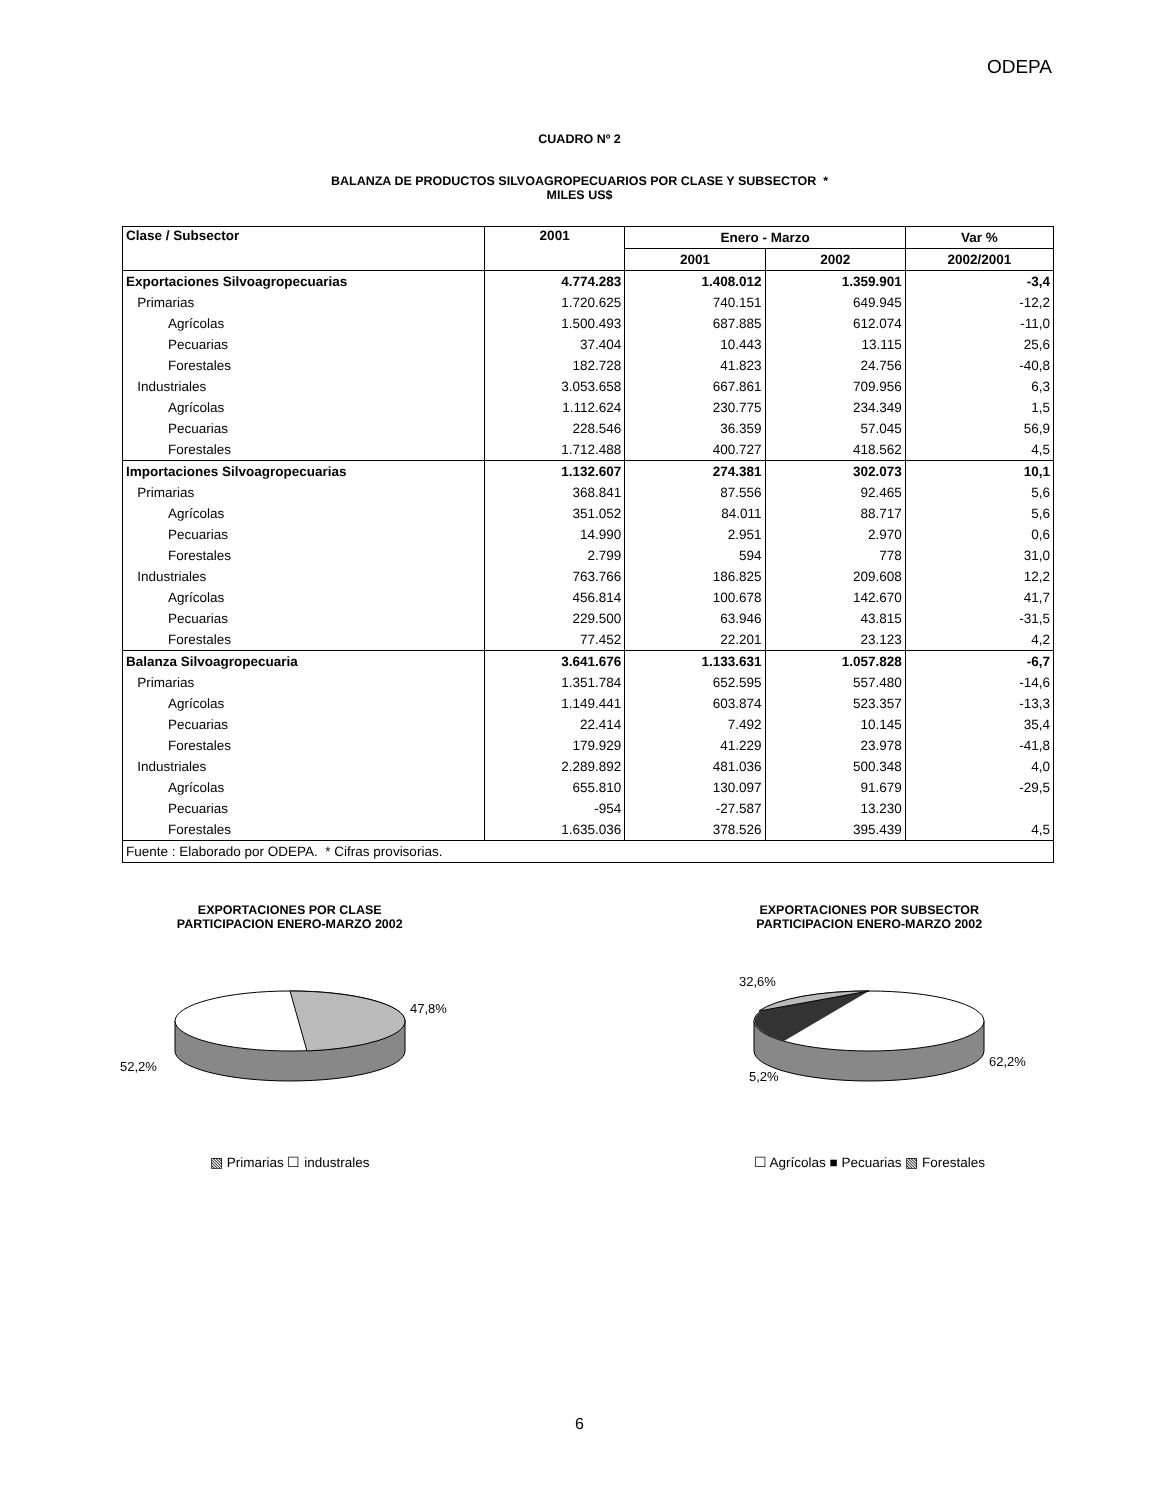ODEPA
CUADRO Nº 2
BALANZA DE PRODUCTOS SILVOAGROPECUARIOS POR CLASE Y SUBSECTOR *
MILES US$
| Clase / Subsector | 2001 | Enero - Marzo | | Var % |
| --- | --- | --- | --- | --- |
| | | 2001 | 2002 | 2002/2001 |
| Exportaciones Silvoagropecuarias | 4.774.283 | 1.408.012 | 1.359.901 | -3,4 |
| Primarias | 1.720.625 | 740.151 | 649.945 | -12,2 |
| Agrícolas | 1.500.493 | 687.885 | 612.074 | -11,0 |
| Pecuarias | 37.404 | 10.443 | 13.115 | 25,6 |
| Forestales | 182.728 | 41.823 | 24.756 | -40,8 |
| Industriales | 3.053.658 | 667.861 | 709.956 | 6,3 |
| Agrícolas | 1.112.624 | 230.775 | 234.349 | 1,5 |
| Pecuarias | 228.546 | 36.359 | 57.045 | 56,9 |
| Forestales | 1.712.488 | 400.727 | 418.562 | 4,5 |
| Importaciones Silvoagropecuarias | 1.132.607 | 274.381 | 302.073 | 10,1 |
| Primarias | 368.841 | 87.556 | 92.465 | 5,6 |
| Agrícolas | 351.052 | 84.011 | 88.717 | 5,6 |
| Pecuarias | 14.990 | 2.951 | 2.970 | 0,6 |
| Forestales | 2.799 | 594 | 778 | 31,0 |
| Industriales | 763.766 | 186.825 | 209.608 | 12,2 |
| Agrícolas | 456.814 | 100.678 | 142.670 | 41,7 |
| Pecuarias | 229.500 | 63.946 | 43.815 | -31,5 |
| Forestales | 77.452 | 22.201 | 23.123 | 4,2 |
| Balanza Silvoagropecuaria | 3.641.676 | 1.133.631 | 1.057.828 | -6,7 |
| Primarias | 1.351.784 | 652.595 | 557.480 | -14,6 |
| Agrícolas | 1.149.441 | 603.874 | 523.357 | -13,3 |
| Pecuarias | 22.414 | 7.492 | 10.145 | 35,4 |
| Forestales | 179.929 | 41.229 | 23.978 | -41,8 |
| Industriales | 2.289.892 | 481.036 | 500.348 | 4,0 |
| Agrícolas | 655.810 | 130.097 | 91.679 | -29,5 |
| Pecuarias | -954 | -27.587 | 13.230 | |
| Forestales | 1.635.036 | 378.526 | 395.439 | 4,5 |
| Fuente : Elaborado por ODEPA. * Cifras provisorias. | | | | |
EXPORTACIONES POR CLASE
PARTICIPACION ENERO-MARZO 2002
47,8%
52,2%
▧ Primarias ☐ industrales
EXPORTACIONES POR SUBSECTOR
PARTICIPACION ENERO-MARZO 2002
32,6%
5,2%
62,2%
☐ Agrícolas ■ Pecuarias ▧ Forestales
6